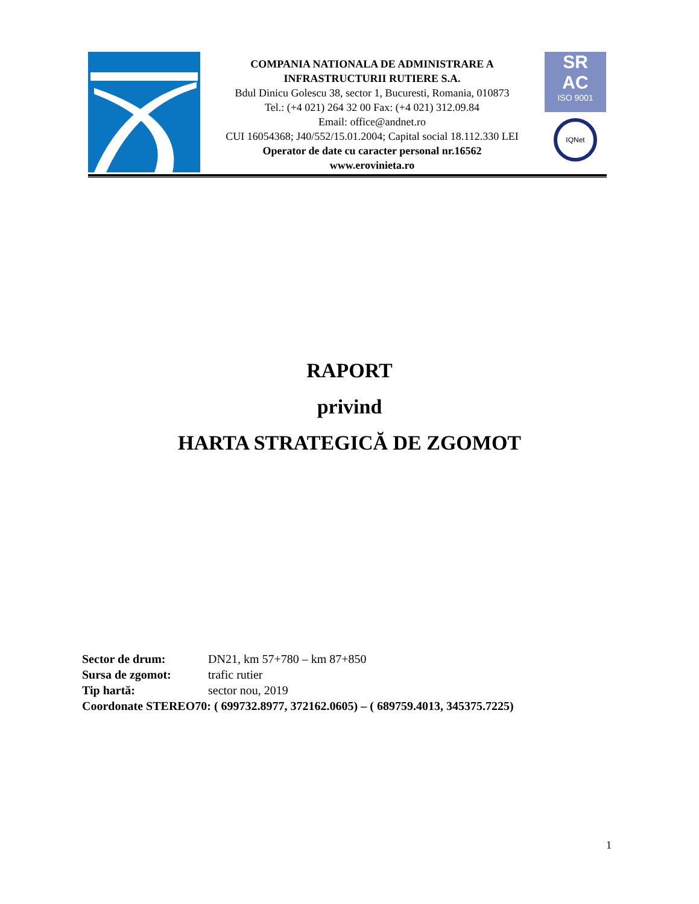COMPANIA NATIONALA DE ADMINISTRARE A
INFRASTRUCTURII RUTIERE S.A.
Bdul Dinicu Golescu 38, sector 1, Bucuresti, Romania, 010873
Tel.: (+4 021) 264 32 00 Fax: (+4 021) 312.09.84
Email: office@andnet.ro
CUI 16054368; J40/552/15.01.2004; Capital social 18.112.330 LEI
Operator de date cu caracter personal nr.16562
www.erovinieta.ro
SR
AC
ISO 9001
IQNet
RAPORT
privind
HARTA STRATEGICĂ DE ZGOMOT
Sector de drum: DN21, km 57+780 – km 87+850
Sursa de zgomot: trafic rutier
Tip hartă: sector nou, 2019
Coordonate STEREO70: ( 699732.8977, 372162.0605) – ( 689759.4013, 345375.7225)
1